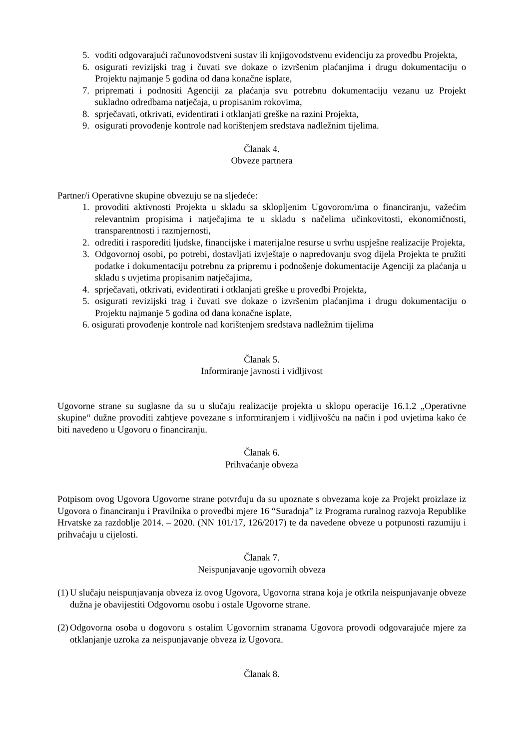5. voditi odgovarajući računovodstveni sustav ili knjigovodstvenu evidenciju za provedbu Projekta,
6. osigurati revizijski trag i čuvati sve dokaze o izvršenim plaćanjima i drugu dokumentaciju o Projektu najmanje 5 godina od dana konačne isplate,
7. pripremati i podnositi Agenciji za plaćanja svu potrebnu dokumentaciju vezanu uz Projekt sukladno odredbama natječaja, u propisanim rokovima,
8. sprječavati, otkrivati, evidentirati i otklanjati greške na razini Projekta,
9. osigurati provođenje kontrole nad korištenjem sredstava nadležnim tijelima.
Članak 4.
Obveze partnera
Partner/i Operativne skupine obvezuju se na sljedeće:
1. provoditi aktivnosti Projekta u skladu sa sklopljenim Ugovorom/ima o financiranju, važećim relevantnim propisima i natječajima te u skladu s načelima učinkovitosti, ekonomičnosti, transparentnosti i razmjernosti,
2. odrediti i rasporediti ljudske, financijske i materijalne resurse u svrhu uspješne realizacije Projekta,
3. Odgovornoj osobi, po potrebi, dostavljati izvještaje o napredovanju svog dijela Projekta te pružiti podatke i dokumentaciju potrebnu za pripremu i podnošenje dokumentacije Agenciji za plaćanja u skladu s uvjetima propisanim natječajima,
4. sprječavati, otkrivati, evidentirati i otklanjati greške u provedbi Projekta,
5. osigurati revizijski trag i čuvati sve dokaze o izvršenim plaćanjima i drugu dokumentaciju o Projektu najmanje 5 godina od dana konačne isplate,
6. osigurati provođenje kontrole nad korištenjem sredstava nadležnim tijelima
Članak 5.
Informiranje javnosti i vidljivost
Ugovorne strane su suglasne da su u slučaju realizacije projekta u sklopu operacije 16.1.2 „Operativne skupine“ dužne provoditi zahtjeve povezane s informiranjem i vidljivošću na način i pod uvjetima kako će biti navedeno u Ugovoru o financiranju.
Članak 6.
Prihvaćanje obveza
Potpisom ovog Ugovora Ugovorne strane potvrđuju da su upoznate s obvezama koje za Projekt proizlaze iz Ugovora o financiranju i Pravilnika o provedbi mjere 16 “Suradnja” iz Programa ruralnog razvoja Republike Hrvatske za razdoblje 2014. – 2020. (NN 101/17, 126/2017) te da navedene obveze u potpunosti razumiju i prihvaćaju u cijelosti.
Članak 7.
Neispunjavanje ugovornih obveza
(1) U slučaju neispunjavanja obveza iz ovog Ugovora, Ugovorna strana koja je otkrila neispunjavanje obveze dužna je obavijestiti Odgovornu osobu i ostale Ugovorne strane.
(2) Odgovorna osoba u dogovoru s ostalim Ugovornim stranama Ugovora provodi odgovarajuće mjere za otklanjanje uzroka za neispunjavanje obveza iz Ugovora.
Članak 8.